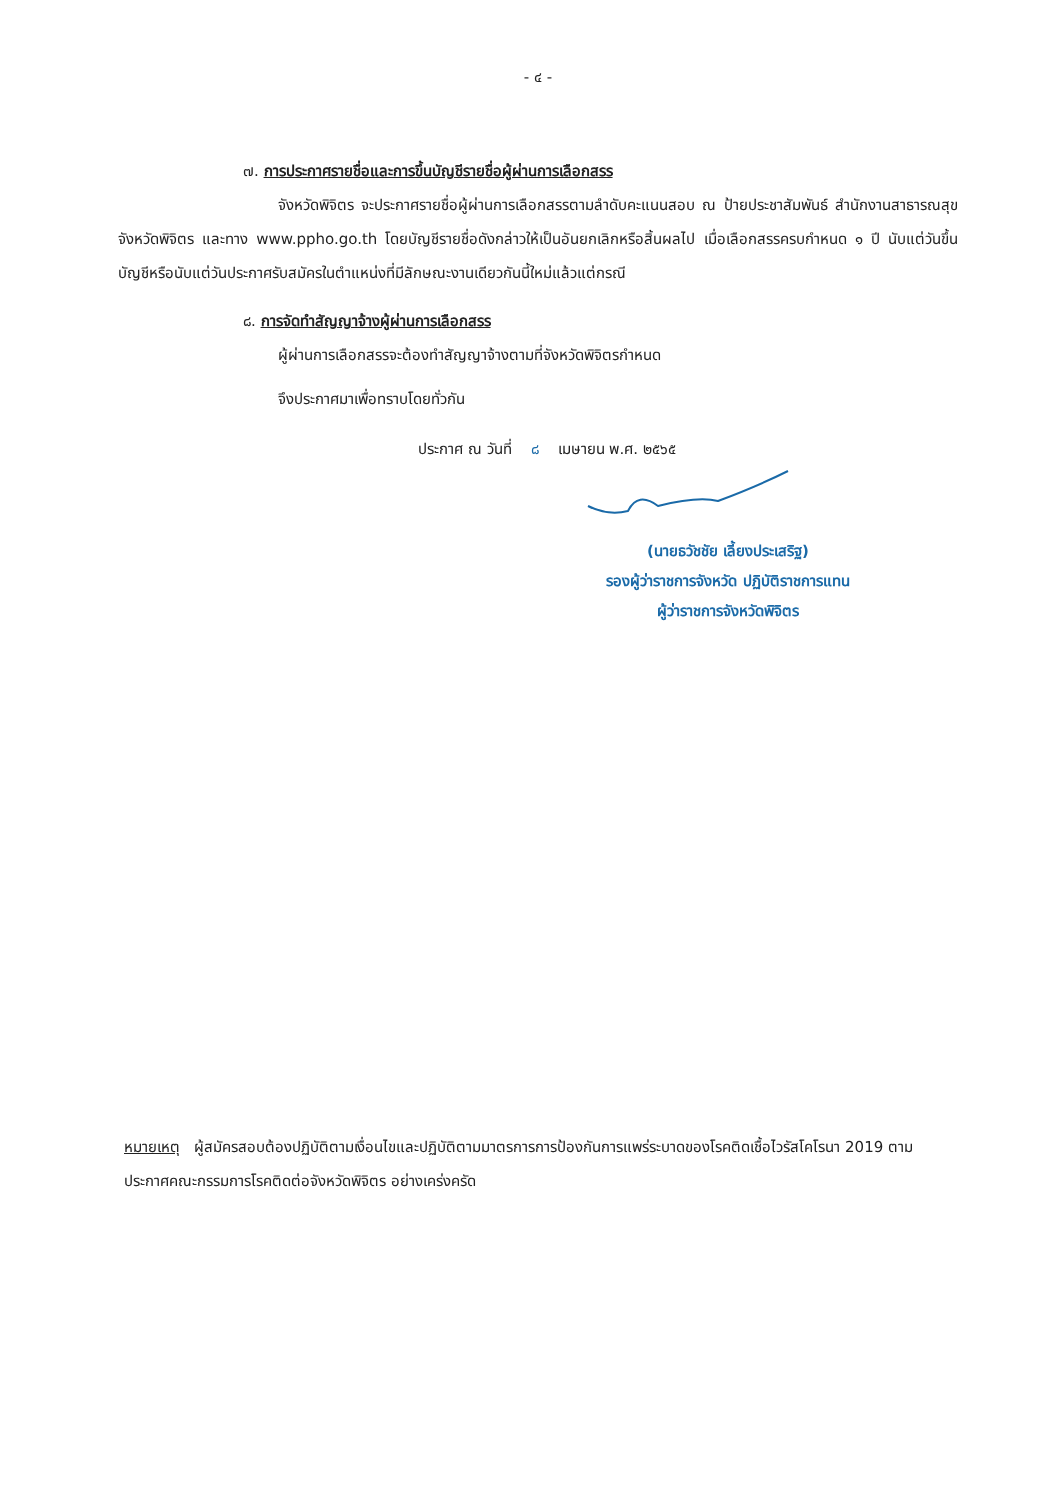- ๔ -
๗. การประกาศรายชื่อและการขึ้นบัญชีรายชื่อผู้ผ่านการเลือกสรร
จังหวัดพิจิตร จะประกาศรายชื่อผู้ผ่านการเลือกสรรตามลำดับคะแนนสอบ ณ ป้ายประชาสัมพันธ์ สำนักงานสาธารณสุขจังหวัดพิจิตร และทาง www.ppho.go.th โดยบัญชีรายชื่อดังกล่าวให้เป็นอันยกเลิกหรือสิ้นผลไป เมื่อเลือกสรรครบกำหนด ๑ ปี นับแต่วันขึ้นบัญชีหรือนับแต่วันประกาศรับสมัครในตำแหน่งที่มีลักษณะงานเดียวกันนี้ใหม่แล้วแต่กรณี
๘. การจัดทำสัญญาจ้างผู้ผ่านการเลือกสรร
ผู้ผ่านการเลือกสรรจะต้องทำสัญญาจ้างตามที่จังหวัดพิจิตรกำหนด
จึงประกาศมาเพื่อทราบโดยทั่วกัน
ประกาศ ณ วันที่ ๘ เมษายน พ.ศ. ๒๕๖๕
(นายธวัชชัย เลี้ยงประเสริฐ)
รองผู้ว่าราชการจังหวัด ปฏิบัติราชการแทน
ผู้ว่าราชการจังหวัดพิจิตร
หมายเหตุ ผู้สมัครสอบต้องปฏิบัติตามเงื่อนไขและปฏิบัติตามมาตรการการป้องกันการแพร่ระบาดของโรคติดเชื้อไวรัสโคโรนา 2019 ตามประกาศคณะกรรมการโรคติดต่อจังหวัดพิจิตร อย่างเคร่งครัด